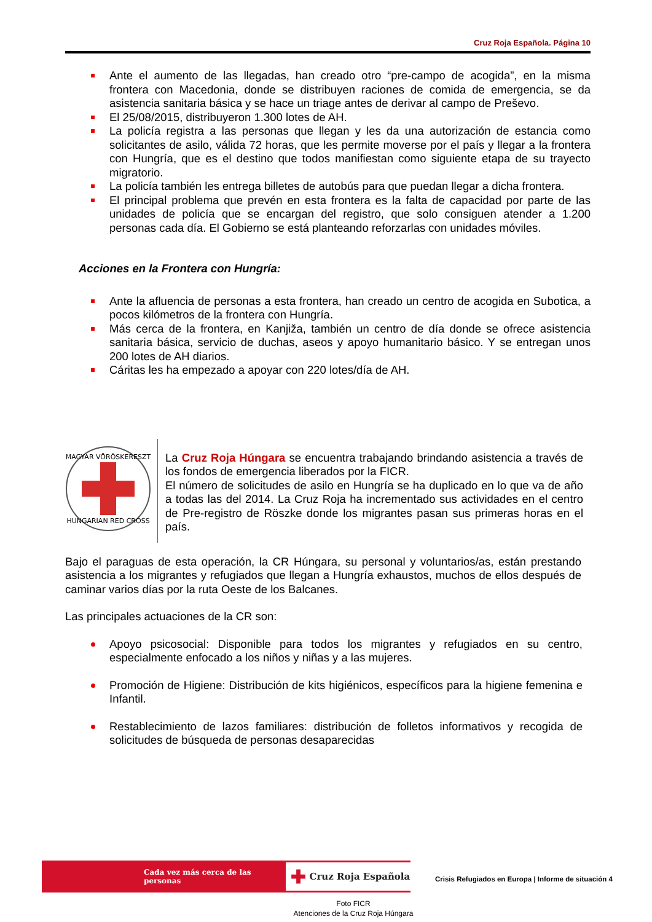Cruz Roja Española. Página 10
Ante el aumento de las llegadas, han creado otro “pre-campo de acogida”, en la misma frontera con Macedonia, donde se distribuyen raciones de comida de emergencia, se da asistencia sanitaria básica y se hace un triage antes de derivar al campo de Preševo.
El 25/08/2015, distribuyeron 1.300 lotes de AH.
La policía registra a las personas que llegan y les da una autorización de estancia como solicitantes de asilo, válida 72 horas, que les permite moverse por el país y llegar a la frontera con Hungría, que es el destino que todos manifiestan como siguiente etapa de su trayecto migratorio.
La policía también les entrega billetes de autobús para que puedan llegar a dicha frontera.
El principal problema que prevén en esta frontera es la falta de capacidad por parte de las unidades de policía que se encargan del registro, que solo consiguen atender a 1.200 personas cada día. El Gobierno se está planteando reforzarlas con unidades móviles.
Acciones en la Frontera con Hungría:
Ante la afluencia de personas a esta frontera, han creado un centro de acogida en Subotica, a pocos kilómetros de la frontera con Hungría.
Más cerca de la frontera, en Kanjiža, también un centro de día donde se ofrece asistencia sanitaria básica, servicio de duchas, aseos y apoyo humanitario básico. Y se entregan unos 200 lotes de AH diarios.
Cáritas les ha empezado a apoyar con 220 lotes/día de AH.
MAGYAR VÖRÖSKERESZT
HUNGARIAN RED CROSS
La Cruz Roja Húngara se encuentra trabajando brindando asistencia a través de los fondos de emergencia liberados por la FICR.
El número de solicitudes de asilo en Hungría se ha duplicado en lo que va de año a todas las del 2014. La Cruz Roja ha incrementado sus actividades en el centro de Pre-registro de Röszke donde los migrantes pasan sus primeras horas en el país.
Bajo el paraguas de esta operación, la CR Húngara, su personal y voluntarios/as, están prestando asistencia a los migrantes y refugiados que llegan a Hungría exhaustos, muchos de ellos después de caminar varios días por la ruta Oeste de los Balcanes.
Las principales actuaciones de la CR son:
Apoyo psicosocial: Disponible para todos los migrantes y refugiados en su centro, especialmente enfocado a los niños y niñas y a las mujeres.
Promoción de Higiene: Distribución de kits higiénicos, específicos para la higiene femenina e Infantil.
Restablecimiento de lazos familiares: distribución de folletos informativos y recogida de solicitudes de búsqueda de personas desaparecidas
Cada vez más cerca de las personas
✚ Cruz Roja Española
Crisis Refugiados en Europa | Informe de situación 4
Foto FICR
Atenciones de la Cruz Roja Húngara